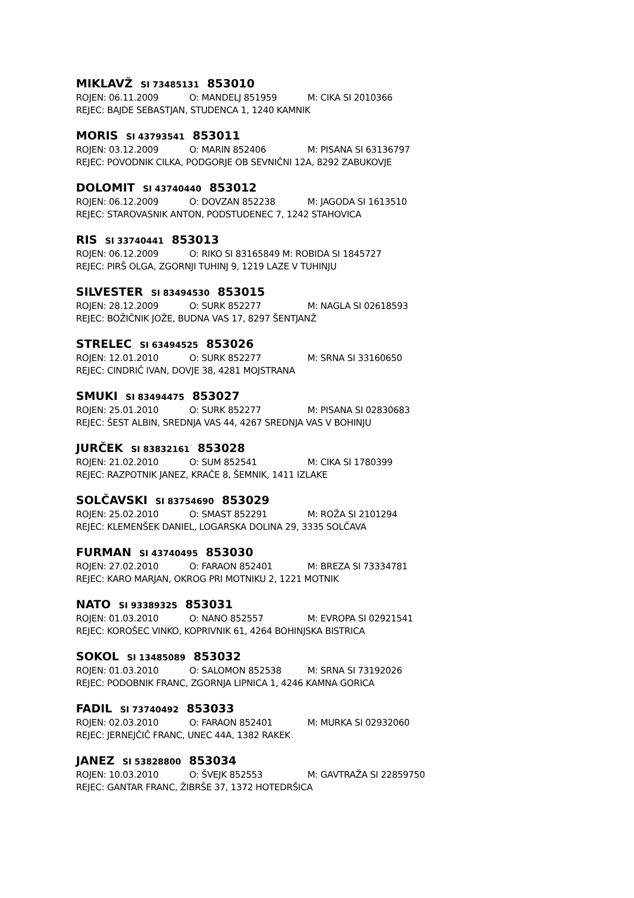MIKLAVŽ SI 73485131 853010
ROJEN: 06.11.2009 O: MANDELJ 851959 M: CIKA SI 2010366
REJEC: BAJDE SEBASTJAN, STUDENCA 1, 1240 KAMNIK
MORIS SI 43793541 853011
ROJEN: 03.12.2009 O: MARIN 852406 M: PISANA SI 63136797
REJEC: POVODNIK CILKA, PODGORJE OB SEVNIČNI 12A, 8292 ZABUKOVJE
DOLOMIT SI 43740440 853012
ROJEN: 06.12.2009 O: DOVZAN 852238 M: JAGODA SI 1613510
REJEC: STAROVASNIK ANTON, PODSTUDENEC 7, 1242 STAHOVICA
RIS SI 33740441 853013
ROJEN: 06.12.2009 O: RIKO SI 83165849 M: ROBIDA SI 1845727
REJEC: PIRŠ OLGA, ZGORNJI TUHINJ 9, 1219 LAZE V TUHINJU
SILVESTER SI 83494530 853015
ROJEN: 28.12.2009 O: SURK 852277 M: NAGLA SI 02618593
REJEC: BOŽIČNIK JOŽE, BUDNA VAS 17, 8297 ŠENTJANŽ
STRELEC SI 63494525 853026
ROJEN: 12.01.2010 O: SURK 852277 M: SRNA SI 33160650
REJEC: CINDRIČ IVAN, DOVJE 38, 4281 MOJSTRANA
SMUKI SI 83494475 853027
ROJEN: 25.01.2010 O: SURK 852277 M: PISANA SI 02830683
REJEC: ŠEST ALBIN, SREDNJA VAS 44, 4267 SREDNJA VAS V BOHINJU
JURČEK SI 83832161 853028
ROJEN: 21.02.2010 O: SUM 852541 M: CIKA SI 1780399
REJEC: RAZPOTNIK JANEZ, KRAČE 8, ŠEMNIK, 1411 IZLAKE
SOLČAVSKI SI 83754690 853029
ROJEN: 25.02.2010 O: SMAST 852291 M: ROŽA SI 2101294
REJEC: KLEMENŠEK DANIEL, LOGARSKA DOLINA 29, 3335 SOLČAVA
FURMAN SI 43740495 853030
ROJEN: 27.02.2010 O: FARAON 852401 M: BREZA SI 73334781
REJEC: KARO MARJAN, OKROG PRI MOTNIKU 2, 1221 MOTNIK
NATO SI 93389325 853031
ROJEN: 01.03.2010 O: NANO 852557 M: EVROPA SI 02921541
REJEC: KOROŠEC VINKO, KOPRIVNIK 61, 4264 BOHINJSKA BISTRICA
SOKOL SI 13485089 853032
ROJEN: 01.03.2010 O: SALOMON 852538 M: SRNA SI 73192026
REJEC: PODOBNIK FRANC, ZGORNJA LIPNICA 1, 4246 KAMNA GORICA
FADIL SI 73740492 853033
ROJEN: 02.03.2010 O: FARAON 852401 M: MURKA SI 02932060
REJEC: JERNEJČIČ FRANC, UNEC 44A, 1382 RAKEK
JANEZ SI 53828800 853034
ROJEN: 10.03.2010 O: ŠVEJK 852553 M: GAVTRAŽA SI 22859750
REJEC: GANTAR FRANC, ŽIBRŠE 37, 1372 HOTEDRŠICA